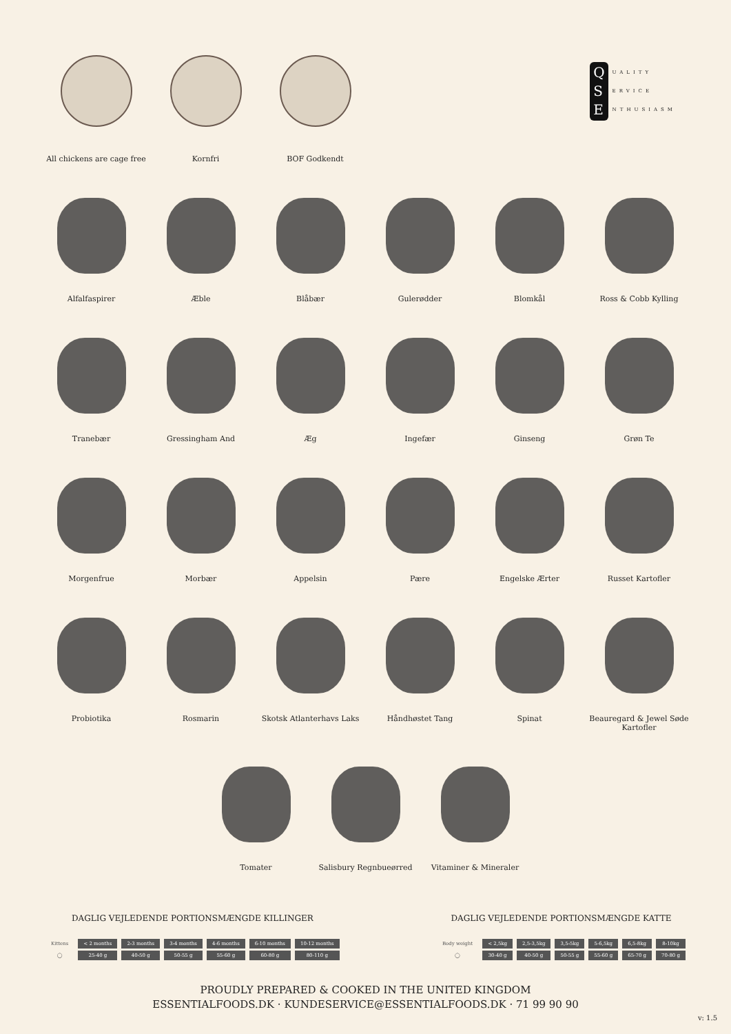All chickens are cage free
Kornfri BOF Godkendt
Q
S
E
UALITY
ERVICE
NTHUSIASM
Alfalfaspirer Æble Blåbær Gulerødder Blomkål Ross & Cobb Kylling
Tranebær Gressingham And Æg Ingefær Ginseng Grøn Te
Morgenfrue Morbær Appelsin Pære Engelske Ærter Russet Kartofler
Probiotika Rosmarin Skotsk Atlanterhavs Laks Håndhøstet Tang Spinat Beauregard & Jewel Søde Kartofler
Tomater Salisbury Regnbueørred Vitaminer & Mineraler
DAGLIG VEJLEDENDE PORTIONSMÆNGDE KILLINGER
| Kittens | < 2 months | 2-3 months | 3-4 months | 4-6 months | 6-10 months | 10-12 months |
| --- | --- | --- | --- | --- | --- | --- |
| ◯ | 25-40 g | 40-50 g | 50-55 g | 55-60 g | 60-80 g | 80-110 g |
DAGLIG VEJLEDENDE PORTIONSMÆNGDE KATTE
| Body weight | < 2,5kg | 2,5-3,5kg | 3,5-5kg | 5-6,5kg | 6,5-8kg | 8-10kg |
| --- | --- | --- | --- | --- | --- | --- |
| ◯ | 30-40 g | 40-50 g | 50-55 g | 55-60 g | 65-70 g | 70-80 g |
PROUDLY PREPARED & COOKED IN THE UNITED KINGDOM
ESSENTIALFOODS.DK · KUNDESERVICE@ESSENTIALFOODS.DK · 71 99 90 90
v: 1.5